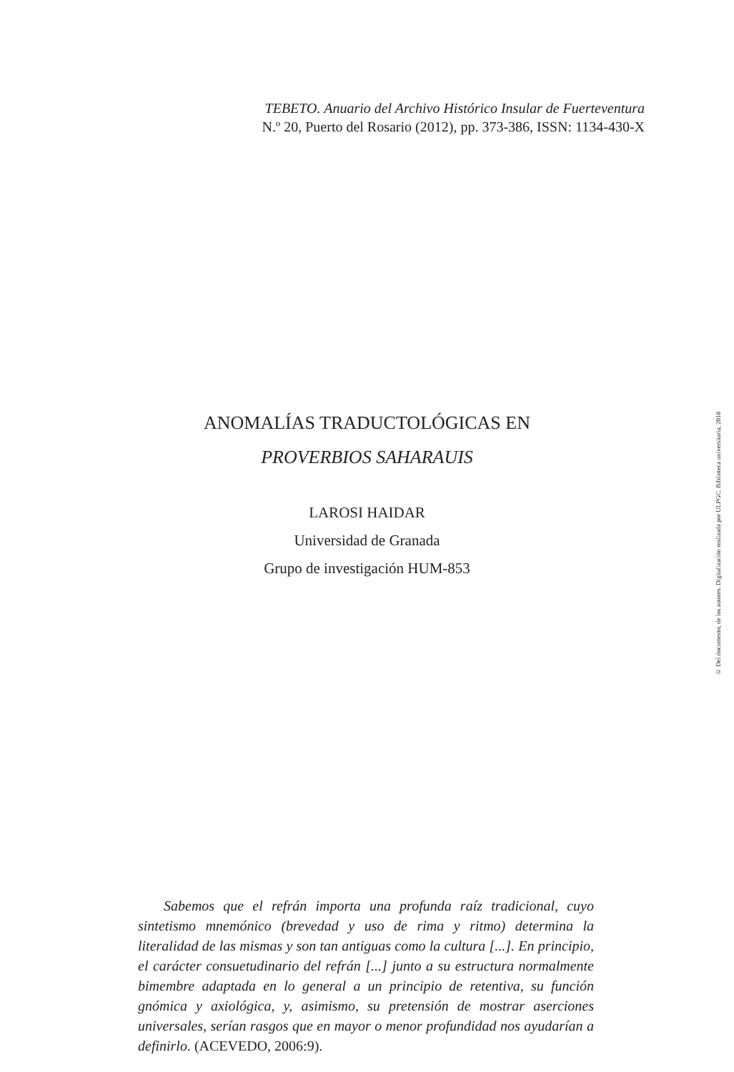TEBETO. Anuario del Archivo Histórico Insular de Fuerteventura
N.º 20, Puerto del Rosario (2012), pp. 373-386, ISSN: 1134-430-X
ANOMALÍAS TRADUCTOLÓGICAS EN
PROVERBIOS SAHARAUIS
LAROSI HAIDAR
Universidad de Granada
Grupo de investigación HUM-853
Sabemos que el refrán importa una profunda raíz tradicional, cuyo sintetismo mnemónico (brevedad y uso de rima y ritmo) determina la literalidad de las mismas y son tan antiguas como la cultura [...]. En principio, el carácter consuetudinario del refrán [...] junto a su estructura normalmente bimembre adaptada en lo general a un principio de retentiva, su función gnómica y axiológica, y, asimismo, su pretensión de mostrar aserciones universales, serían rasgos que en mayor o menor profundidad nos ayudarían a definirlo. (ACEVEDO, 2006:9).
© Del documento, de los autores. Digitalización realizada por ULPGC. Biblioteca universitaria, 2018